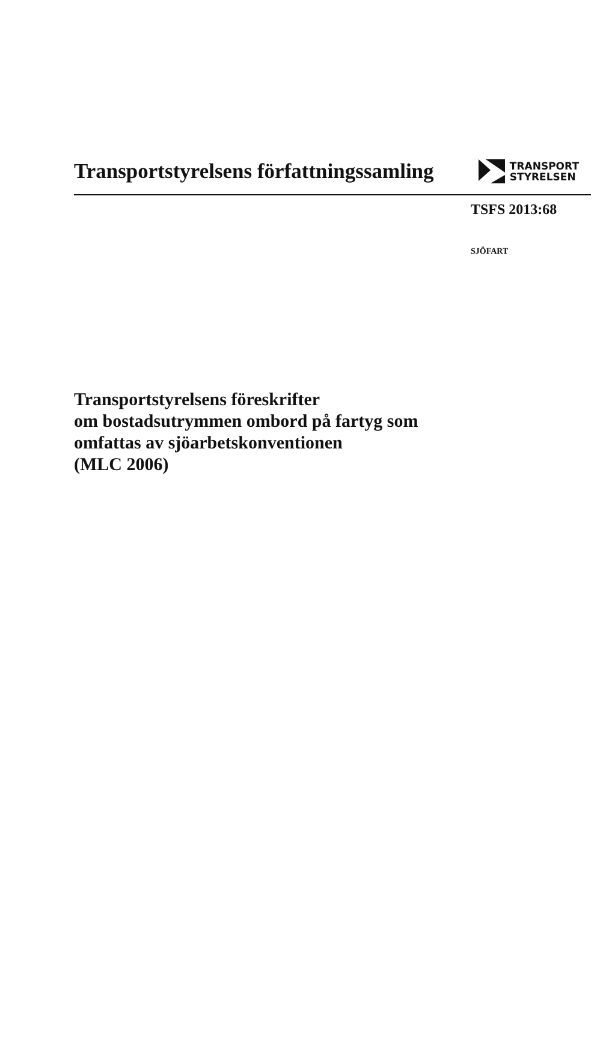Transportstyrelsens författningssamling
TRANSPORT
STYRELSEN
TSFS 2013:68
SJÖFART
Transportstyrelsens föreskrifter
om bostadsutrymmen ombord på fartyg som
omfattas av sjöarbetskonventionen
(MLC 2006)